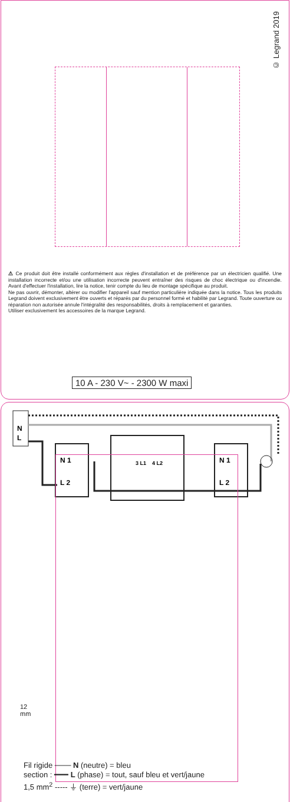© Legrand 2019
⚠ Ce produit doit être installé conformément aux règles d'installation et de préférence par un électricien qualifié. Une installation incorrecte et/ou une utilisation incorrecte peuvent entraîner des risques de choc électrique ou d'incendie. Avant d'effectuer l'installation, lire la notice, tenir compte du lieu de montage spécifique au produit.
Ne pas ouvrir, démonter, altérer ou modifier l'appareil sauf mention particulière indiquée dans la notice. Tous les produits Legrand doivent exclusivement être ouverts et réparés par du personnel formé et habilité par Legrand. Toute ouverture ou réparation non autorisée annule l'intégralité des responsabilités, droits à remplacement et garanties.
Utiliser exclusivement les accessoires de la marque Legrand.
10 A - 230 V~ - 2300 W maxi
N
L
N 1
L 2
N 1
L 2
3 L1
4 L2
12
mm
Fil rigide ─── N (neutre) = bleu
section : ━━━ L (phase) = tout, sauf bleu et vert/jaune
1,5 mm<sup>2</sup> ----- ⏚ (terre) = vert/jaune